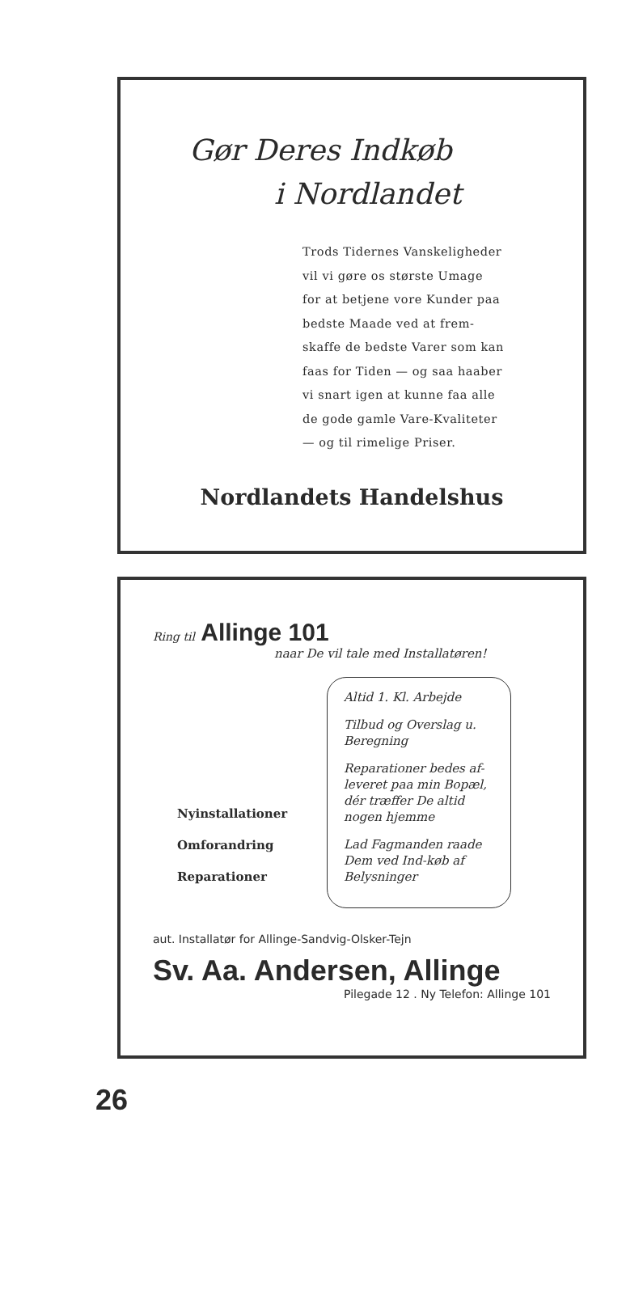Gør Deres Indkøb
i Nordlandet
Trods Tidernes Vanskeligheder
vil vi gøre os største Umage
for at betjene vore Kunder paa
bedste Maade ved at frem-
skaffe de bedste Varer som kan
faas for Tiden — og saa haaber
vi snart igen at kunne faa alle
de gode gamle Vare-Kvaliteter
— og til rimelige Priser.
Nordlandets Handelshus
Ring til Allinge 101
naar De vil tale med Installatøren!
Nyinstallationer
Omforandring
Reparationer
Altid 1. Kl. Arbejde
Tilbud og Overslag u. Beregning
Reparationer bedes af-leveret paa min Bopæl, dér træffer De altid nogen hjemme
Lad Fagmanden raade Dem ved Ind-køb af Belysninger
aut. Installatør for Allinge-Sandvig-Olsker-Tejn
Sv. Aa. Andersen, Allinge
Pilegade 12 . Ny Telefon: Allinge 101
26